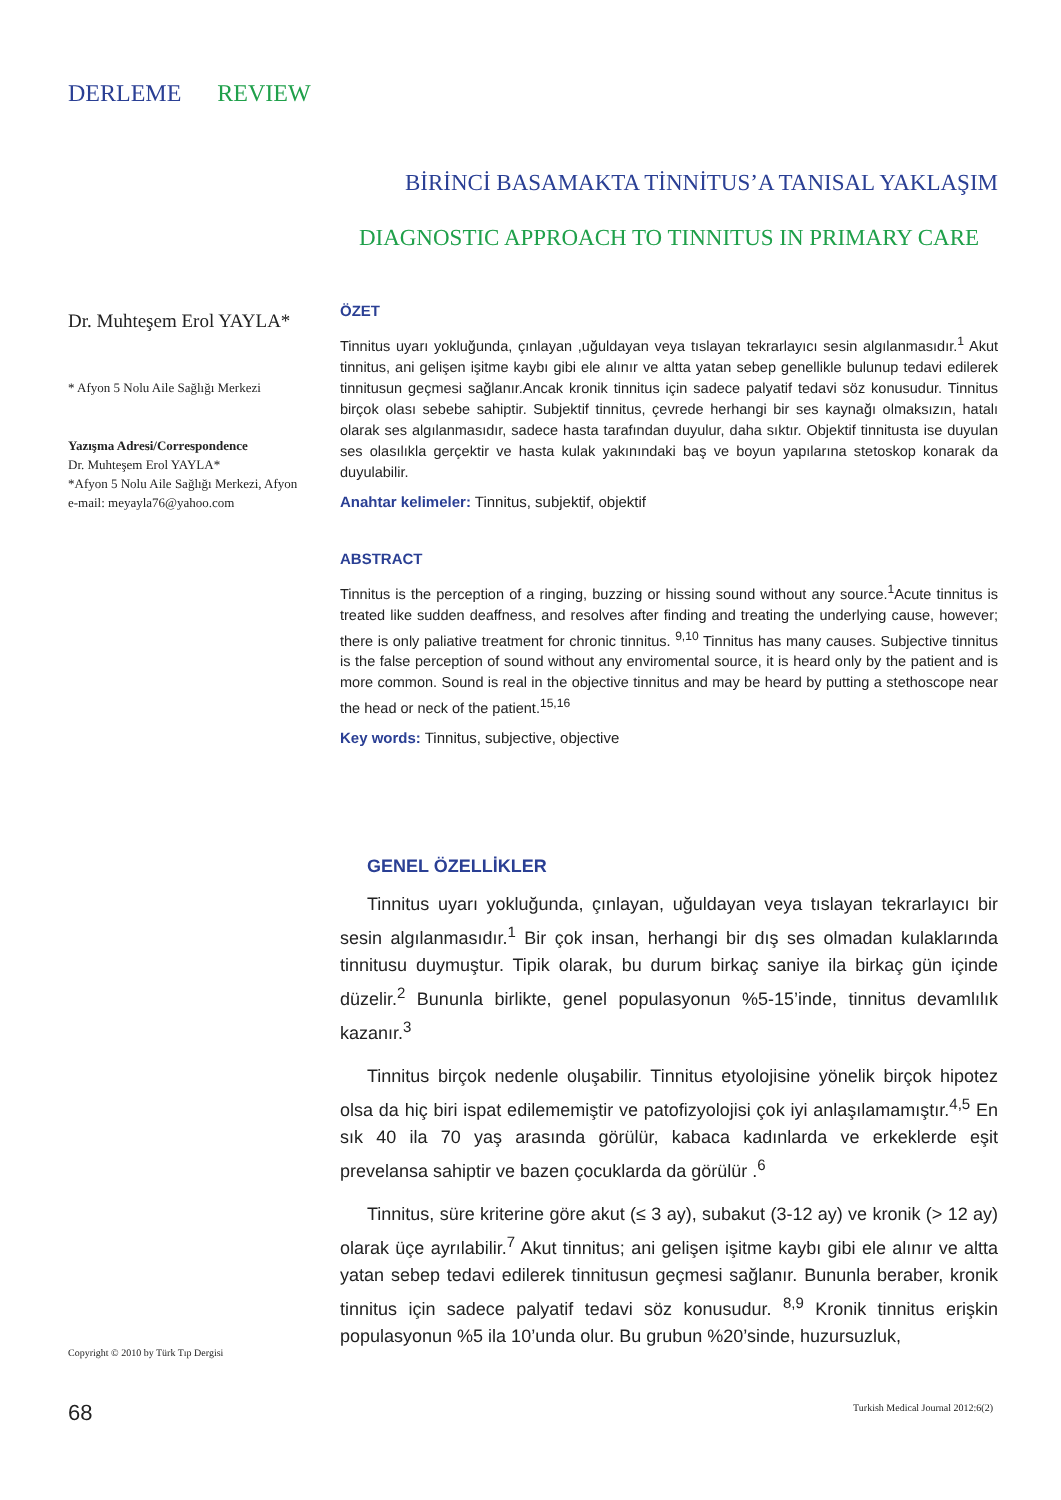DERLEME REVIEW
Dr. Muhteşem Erol YAYLA*
* Afyon 5 Nolu Aile Sağlığı Merkezi
Yazışma Adresi/Correspondence
Dr. Muhteşem Erol YAYLA*
*Afyon 5 Nolu Aile Sağlığı Merkezi, Afyon
e-mail: meyayla76@yahoo.com
BİRİNCİ BASAMAKTA TİNNİTUS’A TANISAL YAKLAŞIM
DIAGNOSTIC APPROACH TO TINNITUS IN PRIMARY CARE
ÖZET
Tinnitus uyarı yokluğunda, çınlayan ,uğuldayan veya tıslayan tekrarlayıcı sesin algılanmasıdır.<sup>1</sup> Akut tinnitus, ani gelişen işitme kaybı gibi ele alınır ve altta yatan sebep genellikle bulunup tedavi edilerek tinnitusun geçmesi sağlanır.Ancak kronik tinnitus için sadece palyatif tedavi söz konusudur. Tinnitus birçok olası sebebe sahiptir. Subjektif tinnitus, çevrede herhangi bir ses kaynağı olmaksızın, hatalı olarak ses algılanmasıdır, sadece hasta tarafından duyulur, daha sıktır. Objektif tinnitusta ise duyulan ses olasılıkla gerçektir ve hasta kulak yakınındaki baş ve boyun yapılarına stetoskop konarak da duyulabilir.
Anahtar kelimeler: Tinnitus, subjektif, objektif
ABSTRACT
Tinnitus is the perception of a ringing, buzzing or hissing sound without any source.<sup>1</sup>Acute tinnitus is treated like sudden deaffness, and resolves after finding and treating the underlying cause, however; there is only paliative treatment for chronic tinnitus. <sup>9,10</sup> Tinnitus has many causes. Subjective tinnitus is the false perception of sound without any enviromental source, it is heard only by the patient and is more common. Sound is real in the objective tinnitus and may be heard by putting a stethoscope near the head or neck of the patient.<sup>15,16</sup>
Key words: Tinnitus, subjective, objective
GENEL ÖZELLİKLER
Tinnitus uyarı yokluğunda, çınlayan, uğuldayan veya tıslayan tekrarlayıcı bir sesin algılanmasıdır.<sup>1</sup> Bir çok insan, herhangi bir dış ses olmadan kulaklarında tinnitusu duymuştur. Tipik olarak, bu durum birkaç saniye ila birkaç gün içinde düzelir.<sup>2</sup> Bununla birlikte, genel populasyonun %5-15’inde, tinnitus devamlılık kazanır.<sup>3</sup>
Tinnitus birçok nedenle oluşabilir. Tinnitus etyolojisine yönelik birçok hipotez olsa da hiç biri ispat edilememiştir ve patofizyolojisi çok iyi anlaşılamamıştır.<sup>4,5</sup> En sık 40 ila 70 yaş arasında görülür, kabaca kadınlarda ve erkeklerde eşit prevelansa sahiptir ve bazen çocuklarda da görülür .<sup>6</sup>
Tinnitus, süre kriterine göre akut (≤ 3 ay), subakut (3-12 ay) ve kronik (> 12 ay) olarak üçe ayrılabilir.<sup>7</sup> Akut tinnitus; ani gelişen işitme kaybı gibi ele alınır ve altta yatan sebep tedavi edilerek tinnitusun geçmesi sağlanır. Bununla beraber, kronik tinnitus için sadece palyatif tedavi söz konusudur. <sup>8,9</sup> Kronik tinnitus erişkin populasyonun %5 ila 10’unda olur. Bu grubun %20’sinde, huzursuzluk,
Copyright © 2010 by Türk Tıp Dergisi
68
Turkish Medical Journal 2012:6(2)